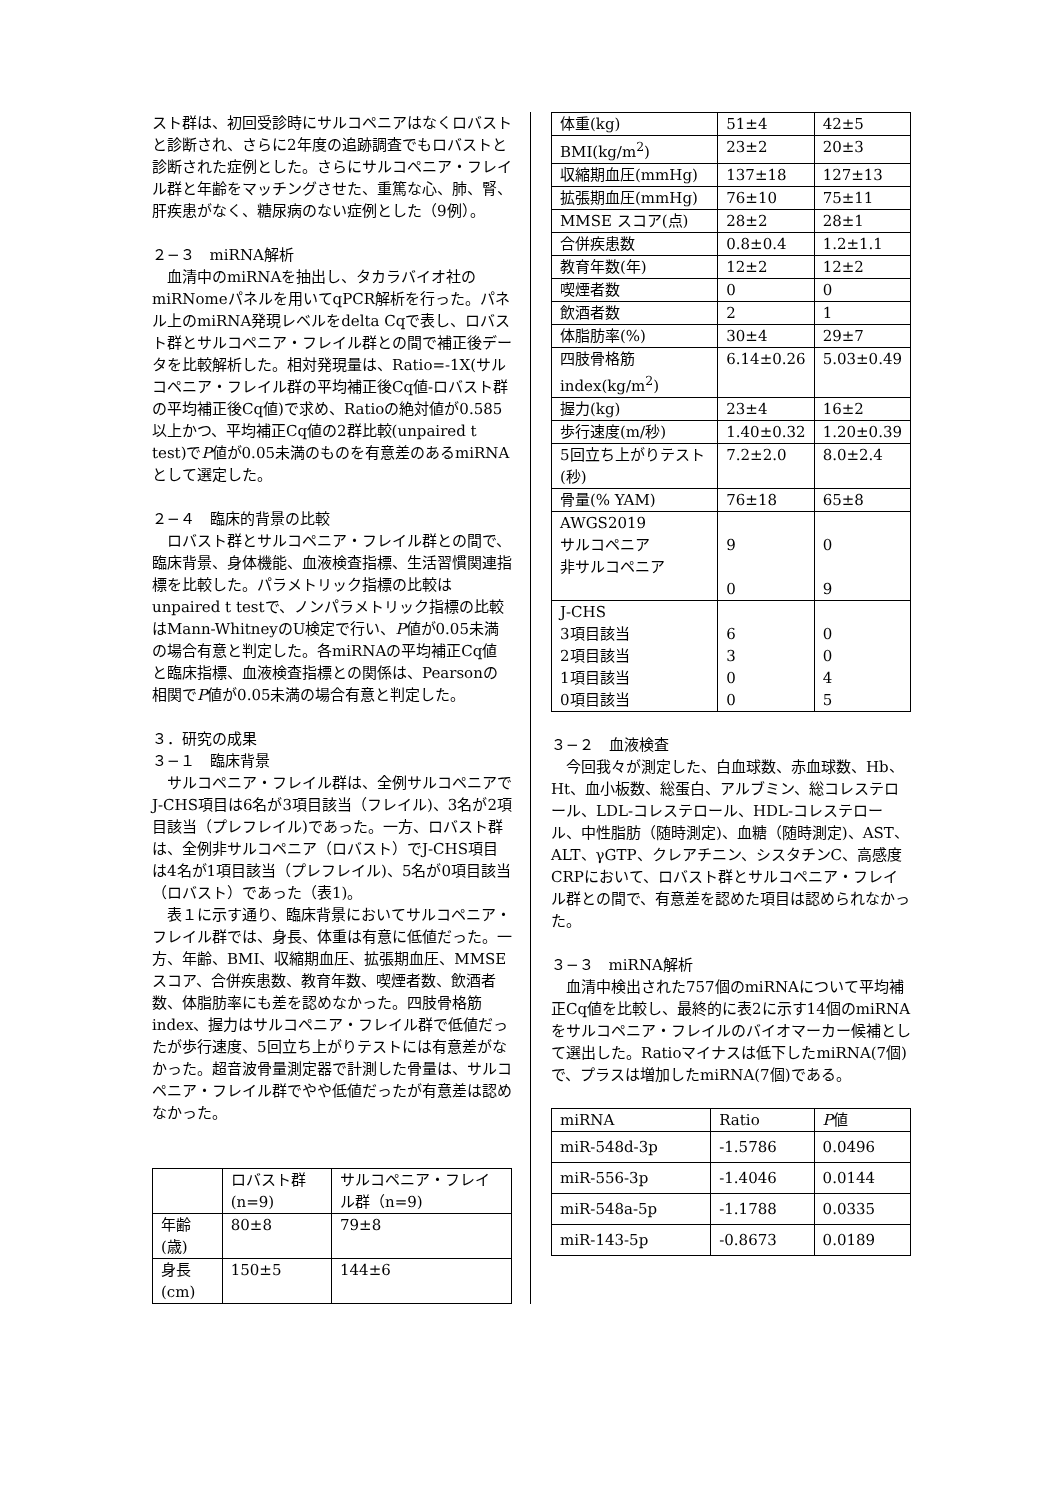スト群は、初回受診時にサルコペニアはなくロバストと診断され、さらに2年度の追跡調査でもロバストと診断された症例とした。さらにサルコペニア・フレイル群と年齢をマッチングさせた、重篤な心、肺、腎、肝疾患がなく、糖尿病のない症例とした（9例）。
２−３　miRNA解析
血清中のmiRNAを抽出し、タカラバイオ社のmiRNomeパネルを用いてqPCR解析を行った。パネル上のmiRNA発現レベルをdelta Cqで表し、ロバスト群とサルコペニア・フレイル群との間で補正後データを比較解析した。相対発現量は、Ratio=-1X(サルコペニア・フレイル群の平均補正後Cq値-ロバスト群の平均補正後Cq値)で求め、Ratioの絶対値が0.585以上かつ、平均補正Cq値の2群比較(unpaired t test)でP値が0.05未満のものを有意差のあるmiRNAとして選定した。
２−４　臨床的背景の比較
ロバスト群とサルコペニア・フレイル群との間で、臨床背景、身体機能、血液検査指標、生活習慣関連指標を比較した。パラメトリック指標の比較はunpaired t testで、ノンパラメトリック指標の比較はMann-WhitneyのU検定で行い、P値が0.05未満の場合有意と判定した。各miRNAの平均補正Cq値と臨床指標、血液検査指標との関係は、Pearsonの相関でP値が0.05未満の場合有意と判定した。
３．研究の成果
３−１　臨床背景
サルコペニア・フレイル群は、全例サルコペニアでJ-CHS項目は6名が3項目該当（フレイル)、3名が2項目該当（プレフレイル)であった。一方、ロバスト群は、全例非サルコペニア（ロバスト）でJ-CHS項目は4名が1項目該当（プレフレイル)、5名が0項目該当（ロバスト）であった（表1)。
表１に示す通り、臨床背景においてサルコペニア・フレイル群では、身長、体重は有意に低値だった。一方、年齢、BMI、収縮期血圧、拡張期血圧、MMSEスコア、合併疾患数、教育年数、喫煙者数、飲酒者数、体脂肪率にも差を認めなかった。四肢骨格筋index、握力はサルコペニア・フレイル群で低値だったが歩行速度、5回立ち上がりテストには有意差がなかった。超音波骨量測定器で計測した骨量は、サルコペニア・フレイル群でやや低値だったが有意差は認めなかった。
| | ロバスト群(n=9) | サルコペニア・フレイル群（n=9) |
| --- | --- | --- |
| 年齢(歳) | 80±8 | 79±8 |
| 身長(cm) | 150±5 | 144±6 |
| 体重(kg) | 51±4 | 42±5 |
| BMI(kg/m<sup>2</sup>) | 23±2 | 20±3 |
| 収縮期血圧(mmHg) | 137±18 | 127±13 |
| 拡張期血圧(mmHg) | 76±10 | 75±11 |
| MMSE スコア(点) | 28±2 | 28±1 |
| 合併疾患数 | 0.8±0.4 | 1.2±1.1 |
| 教育年数(年) | 12±2 | 12±2 |
| 喫煙者数 | 0 | 0 |
| 飲酒者数 | 2 | 1 |
| 体脂肪率(%) | 30±4 | 29±7 |
| 四肢骨格筋index(kg/m<sup>2</sup>) | 6.14±0.26 | 5.03±0.49 |
| 握力(kg) | 23±4 | 16±2 |
| 歩行速度(m/秒) | 1.40±0.32 | 1.20±0.39 |
| 5回立ち上がりテスト(秒) | 7.2±2.0 | 8.0±2.4 |
| 骨量(% YAM) | 76±18 | 65±8 |
| AWGS2019 サルコペニア 非サルコペニア | 9 0 | 0 9 |
| J-CHS 3項目該当 2項目該当 1項目該当 0項目該当 | 6 3 0 0 | 0 0 4 5 |
３−２　血液検査
今回我々が測定した、白血球数、赤血球数、Hb、Ht、血小板数、総蛋白、アルブミン、総コレステロール、LDL-コレステロール、HDL-コレステロール、中性脂肪（随時測定)、血糖（随時測定)、AST、ALT、γGTP、クレアチニン、シスタチンC、高感度CRPにおいて、ロバスト群とサルコペニア・フレイル群との間で、有意差を認めた項目は認められなかった。
３−３　miRNA解析
血清中検出された757個のmiRNAについて平均補正Cq値を比較し、最終的に表2に示す14個のmiRNAをサルコペニア・フレイルのバイオマーカー候補として選出した。Ratioマイナスは低下したmiRNA(7個)で、プラスは増加したmiRNA(7個)である。
| miRNA | Ratio | P 値 |
| --- | --- | --- |
| miR-548d-3p | -1.5786 | 0.0496 |
| miR-556-3p | -1.4046 | 0.0144 |
| miR-548a-5p | -1.1788 | 0.0335 |
| miR-143-5p | -0.8673 | 0.0189 |